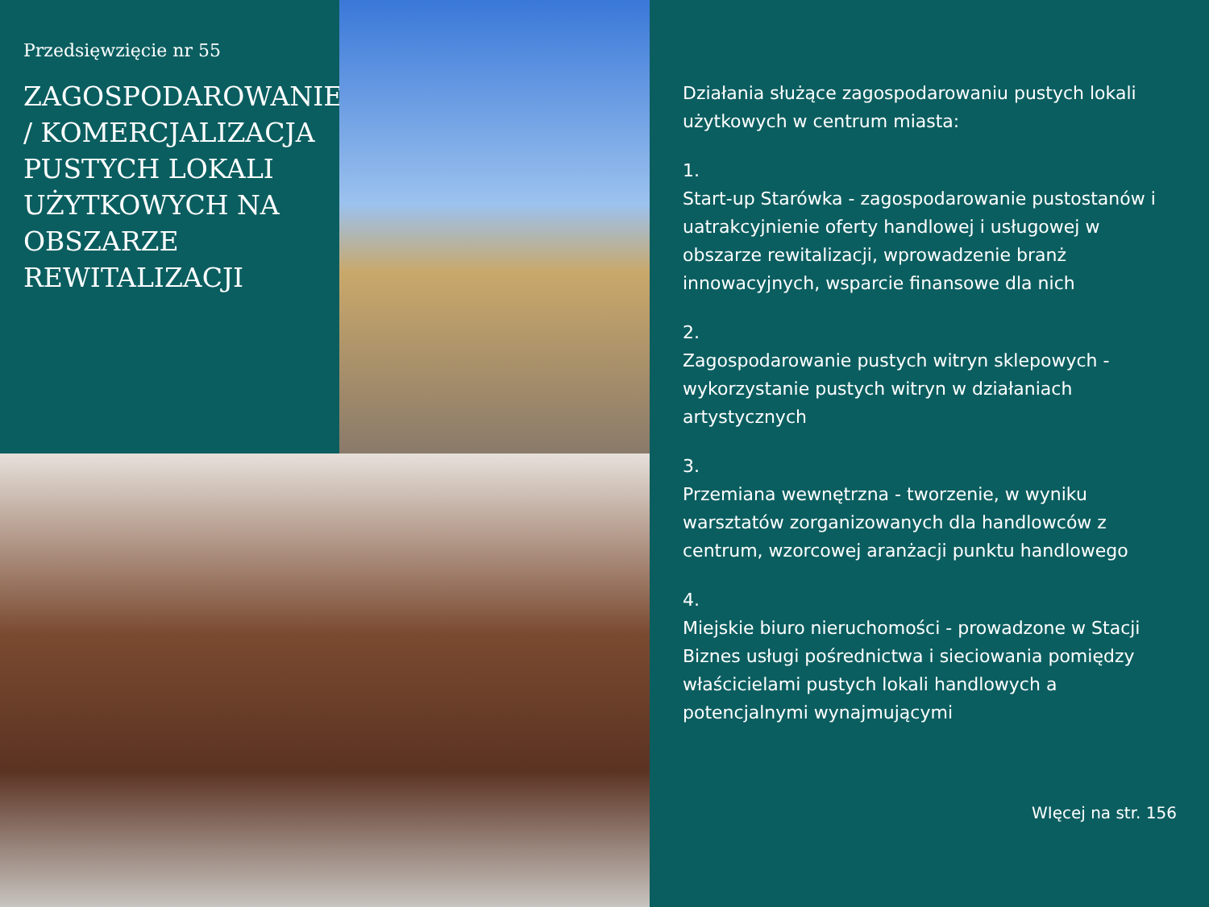Przedsięwzięcie nr 55
ZAGOSPODAROWANIE / KOMERCJALIZACJA PUSTYCH LOKALI UŻYTKOWYCH NA OBSZARZE REWITALIZACJI
Działania służące zagospodarowaniu pustych lokali użytkowych w centrum miasta:
1.
Start-up Starówka - zagospodarowanie pustostanów i uatrakcyjnienie oferty handlowej i usługowej w obszarze rewitalizacji, wprowadzenie branż innowacyjnych, wsparcie finansowe dla nich
2.
Zagospodarowanie pustych witryn sklepowych - wykorzystanie pustych witryn w działaniach artystycznych
3.
Przemiana wewnętrzna - tworzenie, w wyniku warsztatów zorganizowanych dla handlowców z centrum, wzorcowej aranżacji punktu handlowego
4.
Miejskie biuro nieruchomości - prowadzone w Stacji Biznes usługi pośrednictwa i sieciowania pomiędzy właścicielami pustych lokali handlowych a potencjalnymi wynajmującymi
WIęcej na str. 156